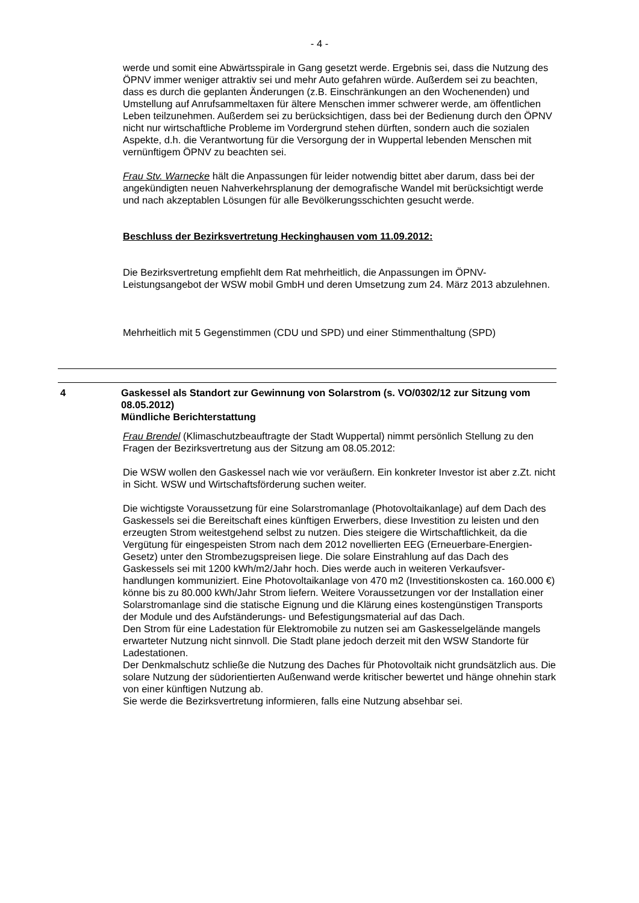- 4 -
werde und somit eine Abwärtsspirale in Gang gesetzt werde. Ergebnis sei, dass die Nutzung des ÖPNV immer weniger attraktiv sei und mehr Auto gefahren würde. Außerdem sei zu beachten, dass es durch die geplanten Änderungen (z.B. Einschränkungen an den Wochenenden) und Umstellung auf Anrufsammeltaxen für ältere Menschen immer schwerer werde, am öffentlichen Leben teilzunehmen. Außerdem sei zu berücksichtigen, dass bei der Bedienung durch den ÖPNV nicht nur wirtschaftliche Probleme im Vordergrund stehen dürften, sondern auch die sozialen Aspekte, d.h. die Verantwortung für die Versorgung der in Wuppertal lebenden Menschen mit vernünftigem ÖPNV zu beachten sei.
Frau Stv. Warnecke hält die Anpassungen für leider notwendig bittet aber darum, dass bei der angekündigten neuen Nahverkehrsplanung der demografische Wandel mit berücksichtigt werde und nach akzeptablen Lösungen für alle Bevölkerungsschichten gesucht werde.
Beschluss der Bezirksvertretung Heckinghausen vom 11.09.2012:
Die Bezirksvertretung empfiehlt dem Rat mehrheitlich, die Anpassungen im ÖPNV-Leistungsangebot der WSW mobil GmbH und deren Umsetzung zum 24. März 2013 abzulehnen.
Mehrheitlich mit 5 Gegenstimmen (CDU und SPD) und einer Stimmenthaltung (SPD)
4 Gaskessel als Standort zur Gewinnung von Solarstrom (s. VO/0302/12 zur Sitzung vom 08.05.2012)
Mündliche Berichterstattung
Frau Brendel (Klimaschutzbeauftragte der Stadt Wuppertal) nimmt persönlich Stellung zu den Fragen der Bezirksvertretung aus der Sitzung am 08.05.2012:
Die WSW wollen den Gaskessel nach wie vor veräußern. Ein konkreter Investor ist aber z.Zt. nicht in Sicht. WSW und Wirtschaftsförderung suchen weiter.
Die wichtigste Voraussetzung für eine Solarstromanlage (Photovoltaikanlage) auf dem Dach des Gaskessels sei die Bereitschaft eines künftigen Erwerbers, diese Investition zu leisten und den erzeugten Strom weitestgehend selbst zu nutzen. Dies steigere die Wirtschaftlichkeit, da die Vergütung für eingespeisten Strom nach dem 2012 novellierten EEG (Erneuerbare-Energien-Gesetz) unter den Strombezugspreisen liege. Die solare Einstrahlung auf das Dach des Gaskessels sei mit 1200 kWh/m2/Jahr hoch. Dies werde auch in weiteren Verkaufsver-handlungen kommuniziert. Eine Photovoltaikanlage von 470 m2 (Investitionskosten ca. 160.000 €) könne bis zu 80.000 kWh/Jahr Strom liefern. Weitere Voraussetzungen vor der Installation einer Solarstromanlage sind die statische Eignung und die Klärung eines kostengünstigen Transports der Module und des Aufständerungs- und Befestigungsmaterial auf das Dach.
Den Strom für eine Ladestation für Elektromobile zu nutzen sei am Gaskesselgelände mangels erwarteter Nutzung nicht sinnvoll. Die Stadt plane jedoch derzeit mit den WSW Standorte für Ladestationen.
Der Denkmalschutz schließe die Nutzung des Daches für Photovoltaik nicht grundsätzlich aus. Die solare Nutzung der südorientierten Außenwand werde kritischer bewertet und hänge ohnehin stark von einer künftigen Nutzung ab.
Sie werde die Bezirksvertretung informieren, falls eine Nutzung absehbar sei.